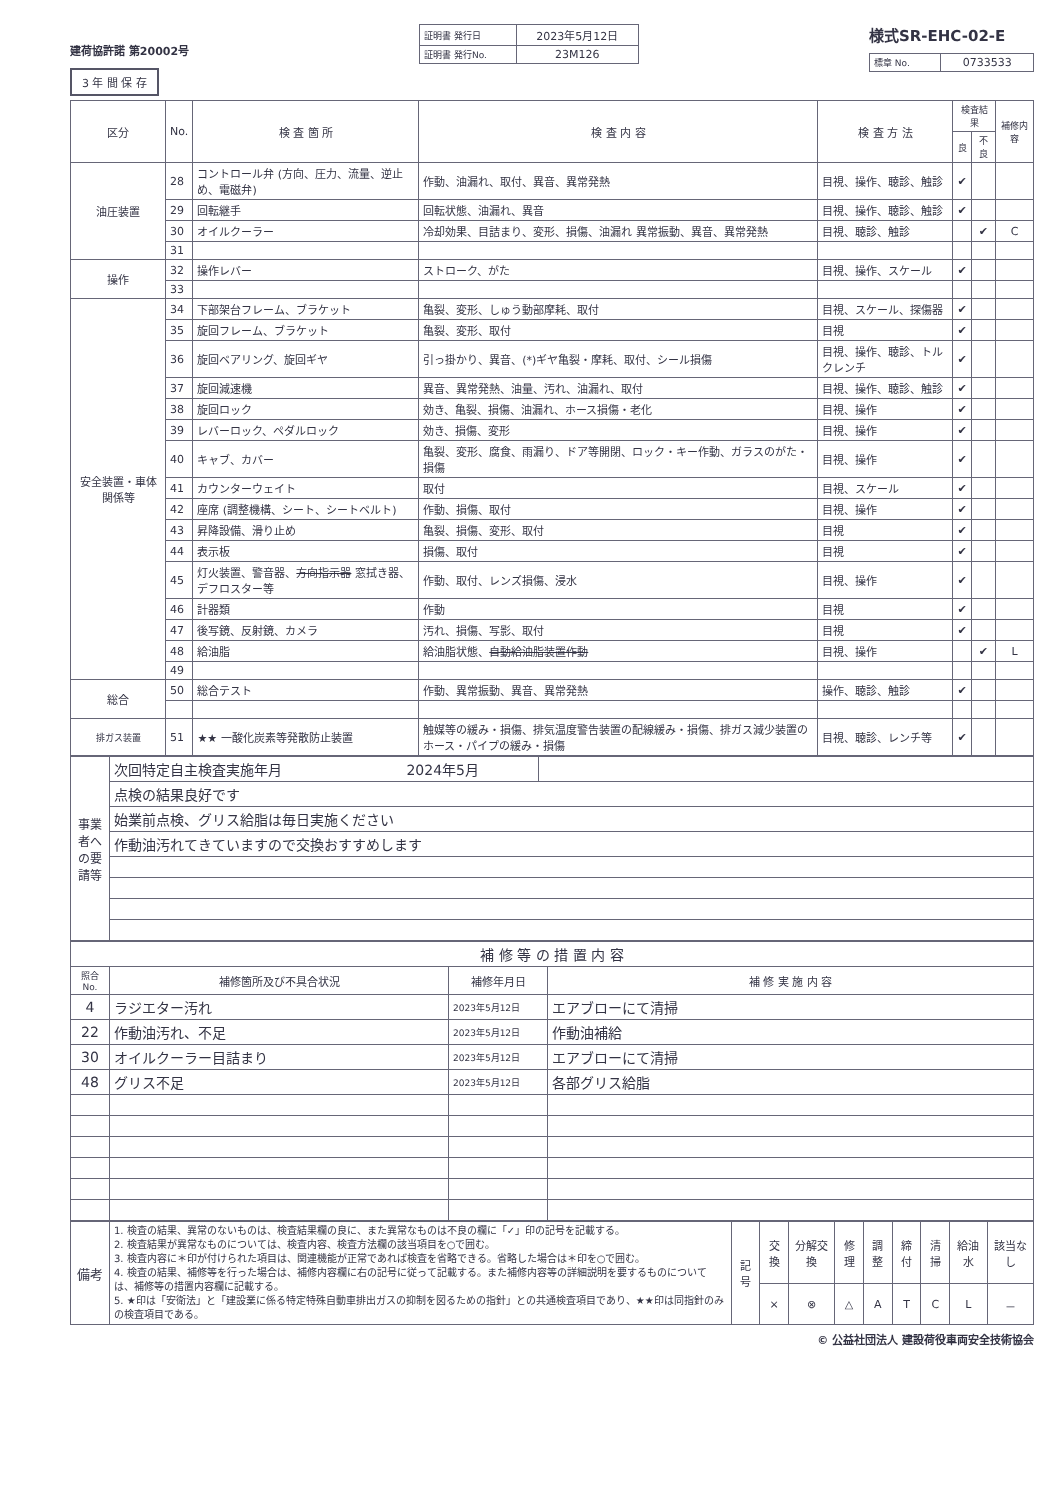建荷協許諾 第20002号
3 年 間 保 存
| 証明書 発行日 | 2023年5月12日 |
| 証明書 発行No. | 23M126 |
様式SR-EHC-02-E
| 標章 No. | 0733533 |
| 区分 | No. | 検 査 箇 所 | 検 査 内 容 | 検 査 方 法 | 検査結果 | | 補修内容 |
| --- | --- | --- | --- | --- | --- | --- | --- |
| | | | | | 良 | 不良 | |
| 油圧装置 | 28 | コントロール弁 (方向、圧力、流量、逆止め、電磁弁) | 作動、油漏れ、取付、異音、異常発熱 | 目視、操作、聴診、触診 | ✔ | | |
| | 29 | 回転継手 | 回転状態、油漏れ、異音 | 目視、操作、聴診、触診 | ✔ | | |
| | 30 | オイルクーラー | 冷却効果、目詰まり、変形、損傷、油漏れ 異常振動、異音、異常発熱 | 目視、聴診、触診 | | ✔ | C |
| | 31 | | | | | | |
| 操作 | 32 | 操作レバー | ストローク、がた | 目視、操作、スケール | ✔ | | |
| | 33 | | | | | | |
| 安全装置・車体関係等 | 34 | 下部架台フレーム、ブラケット | 亀裂、変形、しゅう動部摩耗、取付 | 目視、スケール、探傷器 | ✔ | | |
| | 35 | 旋回フレーム、ブラケット | 亀裂、変形、取付 | 目視 | ✔ | | |
| | 36 | 旋回ベアリング、旋回ギヤ | 引っ掛かり、異音、(*)ギヤ亀裂・摩耗、取付、シール損傷 | 目視、操作、聴診、トルクレンチ | ✔ | | |
| | 37 | 旋回減速機 | 異音、異常発熱、油量、汚れ、油漏れ、取付 | 目視、操作、聴診、触診 | ✔ | | |
| | 38 | 旋回ロック | 効き、亀裂、損傷、油漏れ、ホース損傷・老化 | 目視、操作 | ✔ | | |
| | 39 | レバーロック、ペダルロック | 効き、損傷、変形 | 目視、操作 | ✔ | | |
| | 40 | キャブ、カバー | 亀裂、変形、腐食、雨漏り、ドア等開閉、ロック・キー作動、ガラスのがた・損傷 | 目視、操作 | ✔ | | |
| | 41 | カウンターウェイト | 取付 | 目視、スケール | ✔ | | |
| | 42 | 座席 (調整機構、シート、シートベルト) | 作動、損傷、取付 | 目視、操作 | ✔ | | |
| | 43 | 昇降設備、滑り止め | 亀裂、損傷、変形、取付 | 目視 | ✔ | | |
| | 44 | 表示板 | 損傷、取付 | 目視 | ✔ | | |
| | 45 | 灯火装置、警音器、 方向指示器 窓拭き器、デフロスター等 | 作動、取付、レンズ損傷、浸水 | 目視、操作 | ✔ | | |
| | 46 | 計器類 | 作動 | 目視 | ✔ | | |
| | 47 | 後写鏡、反射鏡、カメラ | 汚れ、損傷、写影、取付 | 目視 | ✔ | | |
| | 48 | 給油脂 | 給油脂状態、 自動給油脂装置作動 | 目視、操作 | | ✔ | L |
| | 49 | | | | | | |
| 総合 | 50 | 総合テスト | 作動、異常振動、異音、異常発熱 | 操作、聴診、触診 | ✔ | | |
| 排ガス装置 | 51 | ★★ 一酸化炭素等発散防止装置 | 触媒等の緩み・損傷、排気温度警告装置の配線緩み・損傷、排ガス減少装置のホース・パイプの緩み・損傷 | 目視、聴診、レンチ等 | ✔ | | |
| 事業者への要請等 | 次回特定自主検査実施年月 2024年5月 | |
| | 点検の結果良好です | |
| | 始業前点検、グリス給脂は毎日実施ください | |
| | 作動油汚れてきていますので交換おすすめします | |
| 補 修 等 の 措 置 内 容 | | | |
| --- | --- | --- | --- |
| 照合No. | 補修箇所及び不具合状況 | 補修年月日 | 補 修 実 施 内 容 |
| 4 | ラジエター汚れ | 2023年5月12日 | エアブローにて清掃 |
| 22 | 作動油汚れ、不足 | 2023年5月12日 | 作動油補給 |
| 30 | オイルクーラー目詰まり | 2023年5月12日 | エアブローにて清掃 |
| 48 | グリス不足 | 2023年5月12日 | 各部グリス給脂 |
| 備考 | 1. 検査の結果、異常のないものは、検査結果欄の良に、また異常なものは不良の欄に「✓」印の記号を記載する。 2. 検査結果が異常なものについては、検査内容、検査方法欄の該当項目を○で囲む。 3. 検査内容に＊印が付けられた項目は、関連機能が正常であれば検査を省略できる。省略した場合は＊印を○で囲む。 4. 検査の結果、補修等を行った場合は、補修内容欄に右の記号に従って記載する。また補修内容等の詳細説明を要するものについては、補修等の措置内容欄に記載する。 5. ★印は「安衛法」と「建設業に係る特定特殊自動車排出ガスの抑制を図るための指針」との共通検査項目であり、★★印は同指針のみの検査項目である。 | 記号 | 交換 | 分解交換 | 修理 | 調整 | 締付 | 清掃 | 給油水 | 該当なし |
| | | | × | ⊗ | △ | A | T | C | L | － |
© 公益社団法人 建設荷役車両安全技術協会